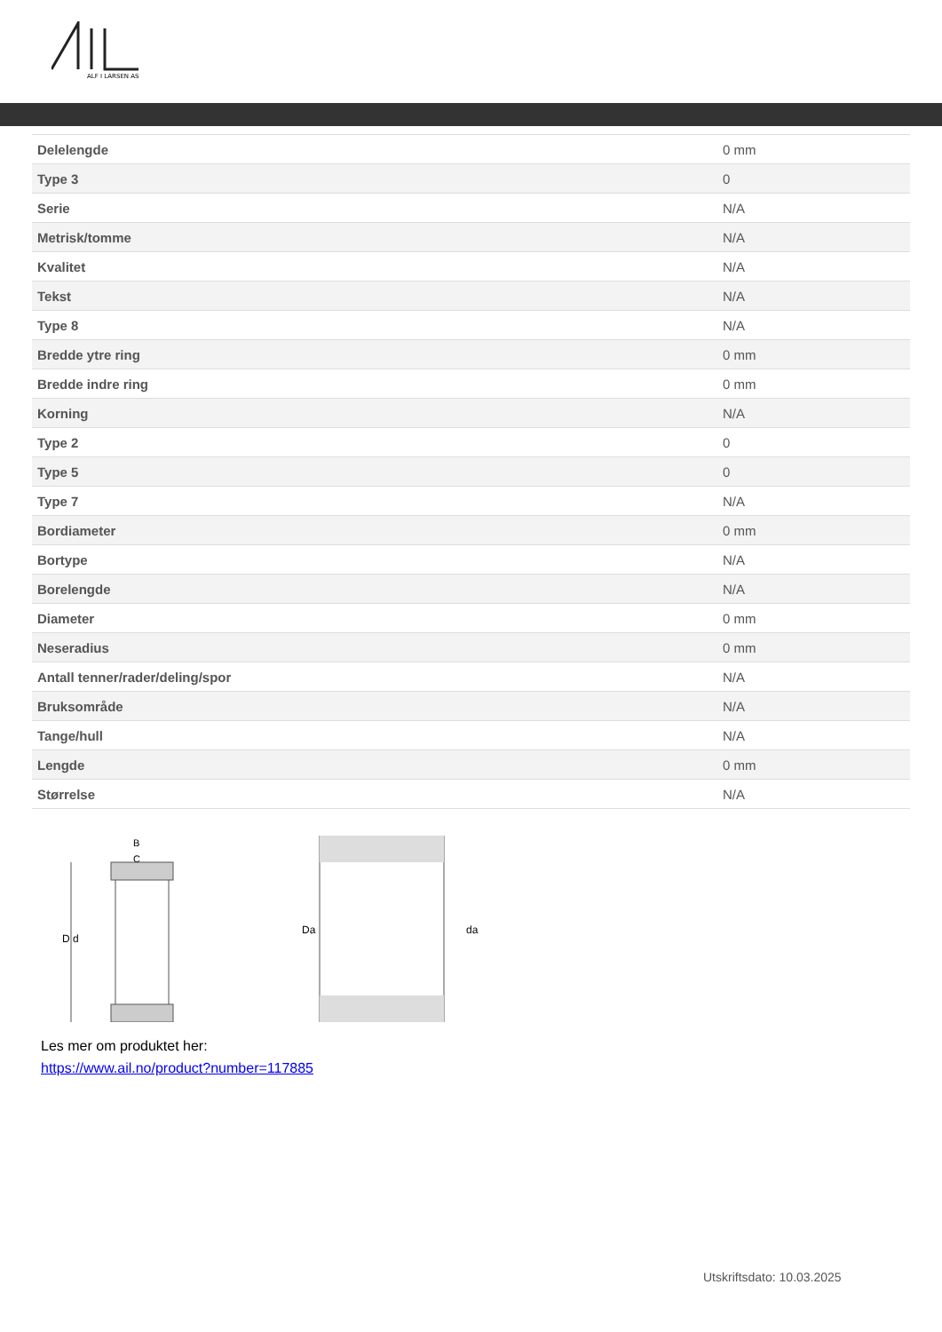ALF I LARSEN AS
| Delelengde | 0 mm |
| Type 3 | 0 |
| Serie | N/A |
| Metrisk/tomme | N/A |
| Kvalitet | N/A |
| Tekst | N/A |
| Type 8 | N/A |
| Bredde ytre ring | 0 mm |
| Bredde indre ring | 0 mm |
| Korning | N/A |
| Type 2 | 0 |
| Type 5 | 0 |
| Type 7 | N/A |
| Bordiameter | 0 mm |
| Bortype | N/A |
| Borelengde | N/A |
| Diameter | 0 mm |
| Neseradius | 0 mm |
| Antall tenner/rader/deling/spor | N/A |
| Bruksområde | N/A |
| Tange/hull | N/A |
| Lengde | 0 mm |
| Størrelse | N/A |
D d
B
C
Da
da
Les mer om produktet her:
https://www.ail.no/product?number=117885
Utskriftsdato: 10.03.2025